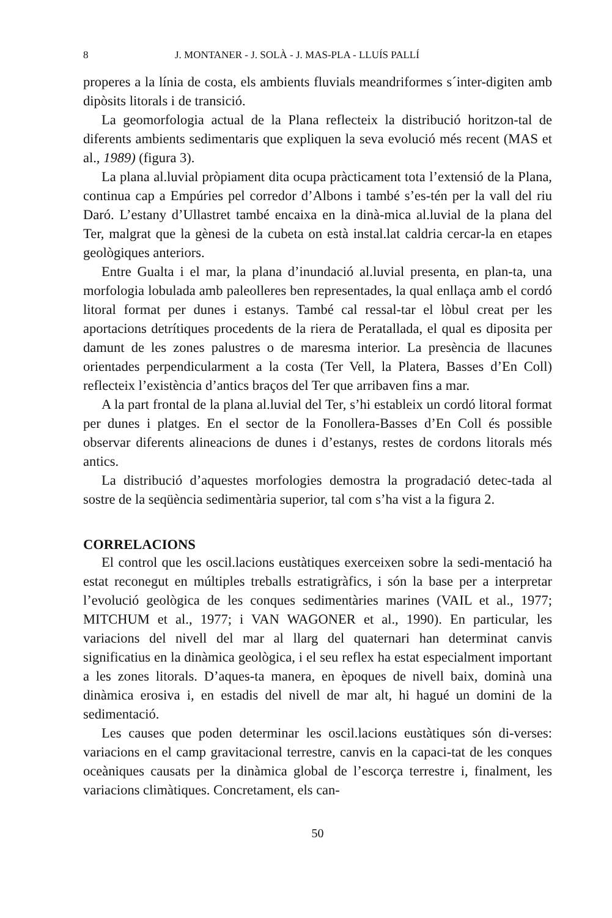8 J. MONTANER - J. SOLÀ - J. MAS-PLA - LLUÍS PALLÍ
properes a la línia de costa, els ambients fluvials meandriformes s´inter-digiten amb dipòsits litorals i de transició.
La geomorfologia actual de la Plana reflecteix la distribució horitzon-tal de diferents ambients sedimentaris que expliquen la seva evolució més recent (MAS et al., 1989) (figura 3).
La plana al.luvial pròpiament dita ocupa pràcticament tota l’extensió de la Plana, continua cap a Empúries pel corredor d’Albons i també s’es-tén per la vall del riu Daró. L’estany d’Ullastret també encaixa en la dinà-mica al.luvial de la plana del Ter, malgrat que la gènesi de la cubeta on està instal.lat caldria cercar-la en etapes geològiques anteriors.
Entre Gualta i el mar, la plana d’inundació al.luvial presenta, en plan-ta, una morfologia lobulada amb paleolleres ben representades, la qual enllaça amb el cordó litoral format per dunes i estanys. També cal ressal-tar el lòbul creat per les aportacions detrítiques procedents de la riera de Peratallada, el qual es diposita per damunt de les zones palustres o de maresma interior. La presència de llacunes orientades perpendicularment a la costa (Ter Vell, la Platera, Basses d’En Coll) reflecteix l’existència d’antics braços del Ter que arribaven fins a mar.
A la part frontal de la plana al.luvial del Ter, s’hi estableix un cordó litoral format per dunes i platges. En el sector de la Fonollera-Basses d’En Coll és possible observar diferents alineacions de dunes i d’estanys, restes de cordons litorals més antics.
La distribució d’aquestes morfologies demostra la progradació detec-tada al sostre de la seqüència sedimentària superior, tal com s’ha vist a la figura 2.
CORRELACIONS
El control que les oscil.lacions eustàtiques exerceixen sobre la sedi-mentació ha estat reconegut en múltiples treballs estratigràfics, i són la base per a interpretar l’evolució geològica de les conques sedimentàries marines (VAIL et al., 1977; MITCHUM et al., 1977; i VAN WAGONER et al., 1990). En particular, les variacions del nivell del mar al llarg del quaternari han determinat canvis significatius en la dinàmica geològica, i el seu reflex ha estat especialment important a les zones litorals. D’aques-ta manera, en èpoques de nivell baix, dominà una dinàmica erosiva i, en estadis del nivell de mar alt, hi hagué un domini de la sedimentació.
Les causes que poden determinar les oscil.lacions eustàtiques són di-verses: variacions en el camp gravitacional terrestre, canvis en la capaci-tat de les conques oceàniques causats per la dinàmica global de l’escorça terrestre i, finalment, les variacions climàtiques. Concretament, els can-
50